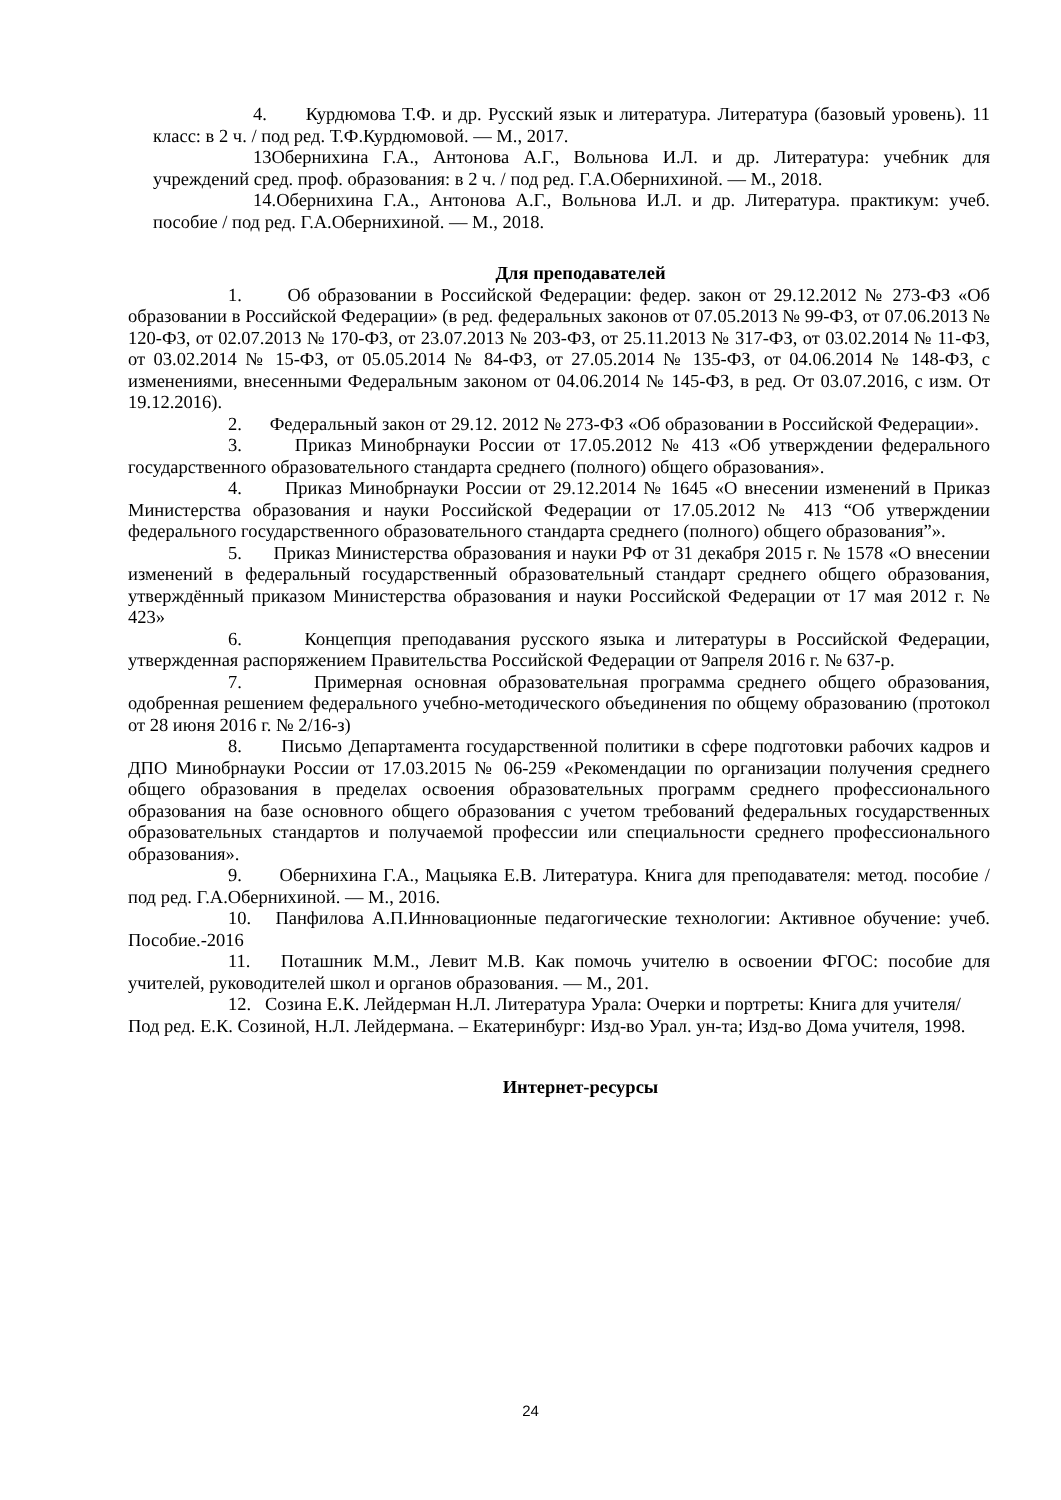4. Курдюмова Т.Ф. и др. Русский язык и литература. Литература (базовый уровень). 11 класс: в 2 ч. / под ред. Т.Ф.Курдюмовой. — М., 2017.
13Обернихина Г.А., Антонова А.Г., Вольнова И.Л. и др. Литература: учебник для учреждений сред. проф. образования: в 2 ч. / под ред. Г.А.Обернихиной. — М., 2018.
14.Обернихина Г.А., Антонова А.Г., Вольнова И.Л. и др. Литература. практикум: учеб. пособие / под ред. Г.А.Обернихиной. — М., 2018.
Для преподавателей
1. Об образовании в Российской Федерации: федер. закон от 29.12.2012 № 273-ФЗ «Об образовании в Российской Федерации» (в ред. федеральных законов от 07.05.2013 № 99-ФЗ, от 07.06.2013 № 120-ФЗ, от 02.07.2013 № 170-ФЗ, от 23.07.2013 № 203-ФЗ, от 25.11.2013 № 317-ФЗ, от 03.02.2014 № 11-ФЗ, от 03.02.2014 № 15-ФЗ, от 05.05.2014 № 84-ФЗ, от 27.05.2014 № 135-ФЗ, от 04.06.2014 № 148-ФЗ, с изменениями, внесенными Федеральным законом от 04.06.2014 № 145-ФЗ, в ред. От 03.07.2016, с изм. От 19.12.2016).
2. Федеральный закон от 29.12. 2012 № 273-ФЗ «Об образовании в Российской Федерации».
3. Приказ Минобрнауки России от 17.05.2012 № 413 «Об утверждении федерального государственного образовательного стандарта среднего (полного) общего образования».
4. Приказ Минобрнауки России от 29.12.2014 № 1645 «О внесении изменений в Приказ Министерства образования и науки Российской Федерации от 17.05.2012 № 413 “Об утверждении федерального государственного образовательного стандарта среднего (полного) общего образования”».
5. Приказ Министерства образования и науки РФ от 31 декабря 2015 г. № 1578 «О внесении изменений в федеральный государственный образовательный стандарт среднего общего образования, утверждённый приказом Министерства образования и науки Российской Федерации от 17 мая 2012 г. № 423»
6. Концепция преподавания русского языка и литературы в Российской Федерации, утвержденная распоряжением Правительства Российской Федерации от 9апреля 2016 г. № 637-р.
7. Примерная основная образовательная программа среднего общего образования, одобренная решением федерального учебно-методического объединения по общему образованию (протокол от 28 июня 2016 г. № 2/16-з)
8. Письмо Департамента государственной политики в сфере подготовки рабочих кадров и ДПО Минобрнауки России от 17.03.2015 № 06-259 «Рекомендации по организации получения среднего общего образования в пределах освоения образовательных программ среднего профессионального образования на базе основного общего образования с учетом требований федеральных государственных образовательных стандартов и получаемой профессии или специальности среднего профессионального образования».
9. Обернихина Г.А., Мацыяка Е.В. Литература. Книга для преподавателя: метод. пособие / под ред. Г.А.Обернихиной. — М., 2016.
10. Панфилова А.П.Инновационные педагогические технологии: Активное обучение: учеб. Пособие.-2016
11. Поташник М.М., Левит М.В. Как помочь учителю в освоении ФГОС: пособие для учителей, руководителей школ и органов образования. — М., 201.
12. Созина Е.К. Лейдерман Н.Л. Литература Урала: Очерки и портреты: Книга для учителя/ Под ред. Е.К. Созиной, Н.Л. Лейдермана. – Екатеринбург: Изд-во Урал. ун-та; Изд-во Дома учителя, 1998.
Интернет-ресурсы
24